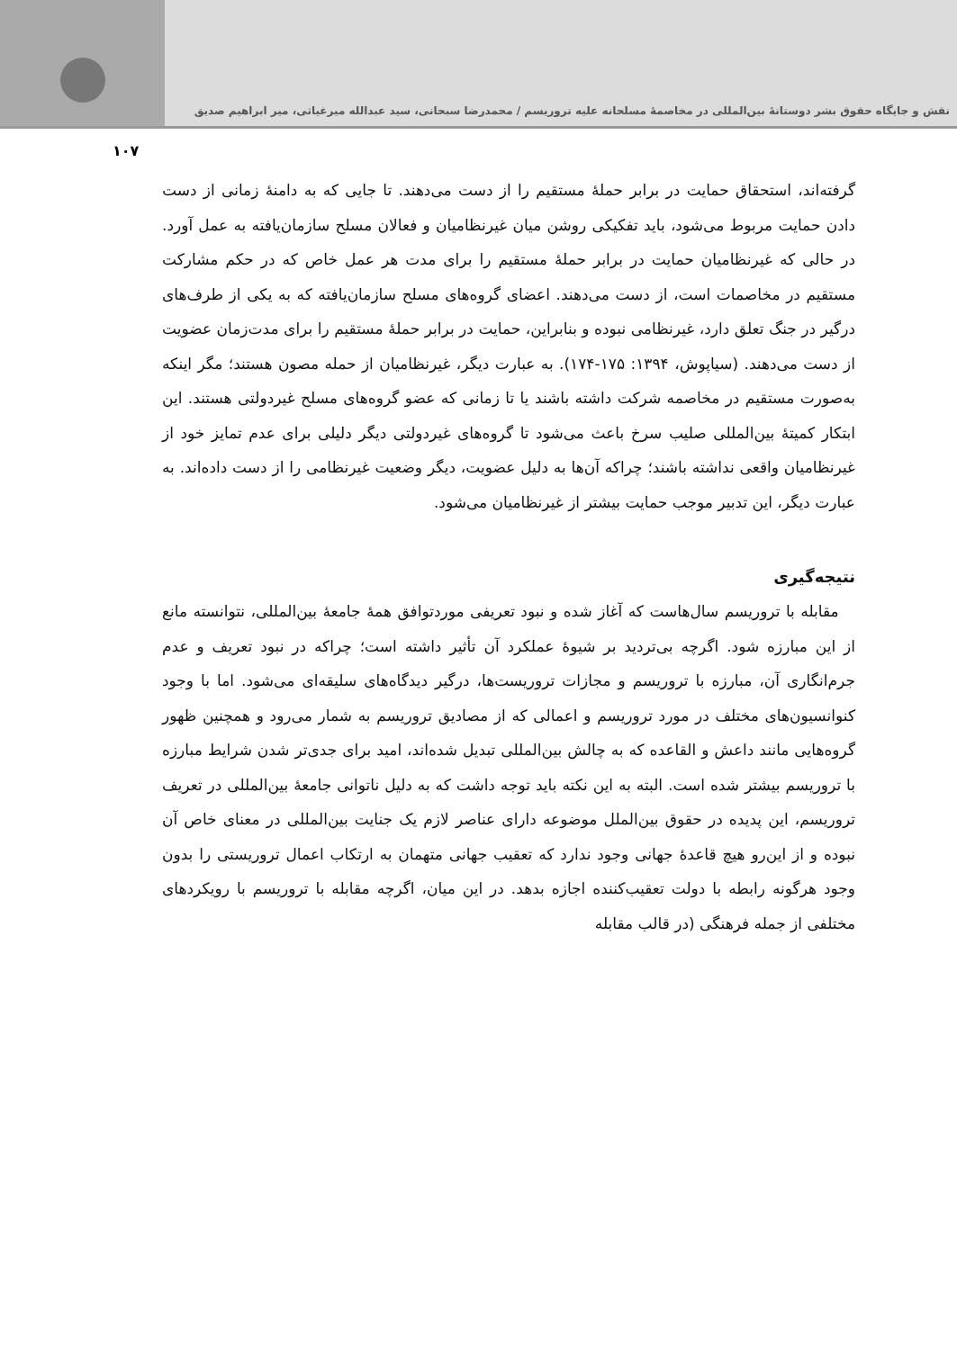نقش و جایگاه حقوق بشر دوستانهٔ بین‌المللی در مخاصمهٔ مسلحانه علیه تروریسم / محمدرضا سبحانی، سید عبدالله میرغیاثی، میر ابراهیم صدیق
۱۰۷
گرفته‌اند، استحقاق حمایت در برابر حملهٔ مستقیم را از دست می‌دهند. تا جایی که به دامنهٔ زمانی از دست دادن حمایت مربوط می‌شود، باید تفکیکی روشن میان غیرنظامیان و فعالان مسلح سازمان‌یافته به عمل آورد. در حالی که غیرنظامیان حمایت در برابر حملهٔ مستقیم را برای مدت هر عمل خاص که در حکم مشارکت مستقیم در مخاصمات است، از دست می‌دهند. اعضای گروه‌های مسلح سازمان‌یافته که به یکی از طرف‌های درگیر در جنگ تعلق دارد، غیرنظامی نبوده و بنابراین، حمایت در برابر حملهٔ مستقیم را برای مدت‌زمان عضویت از دست می‌دهند. (سیاپوش، ۱۳۹۴: ۱۷۵-۱۷۴). به عبارت دیگر، غیرنظامیان از حمله مصون هستند؛ مگر اینکه به‌صورت مستقیم در مخاصمه شرکت داشته باشند یا تا زمانی که عضو گروه‌های مسلح غیردولتی هستند. این ابتکار کمیتهٔ بین‌المللی صلیب سرخ باعث می‌شود تا گروه‌های غیردولتی دیگر دلیلی برای عدم تمایز خود از غیرنظامیان واقعی نداشته باشند؛ چراکه آن‌ها به دلیل عضویت، دیگر وضعیت غیرنظامی را از دست داده‌اند. به عبارت دیگر، این تدبیر موجب حمایت بیشتر از غیرنظامیان می‌شود.
نتیجه‌گیری
مقابله با تروریسم سال‌هاست که آغاز شده و نبود تعریفی موردتوافق همهٔ جامعهٔ بین‌المللی، نتوانسته مانع از این مبارزه شود. اگرچه بی‌تردید بر شیوهٔ عملکرد آن تأثیر داشته است؛ چراکه در نبود تعریف و عدم جرم‌انگاری آن، مبارزه با تروریسم و مجازات تروریست‌ها، درگیر دیدگاه‌های سلیقه‌ای می‌شود. اما با وجود کنوانسیون‌های مختلف در مورد تروریسم و اعمالی که از مصادیق تروریسم به شمار می‌رود و همچنین ظهور گروه‌هایی مانند داعش و القاعده که به چالش بین‌المللی تبدیل شده‌اند، امید برای جدی‌تر شدن شرایط مبارزه با تروریسم بیشتر شده است. البته به این نکته باید توجه داشت که به دلیل ناتوانی جامعهٔ بین‌المللی در تعریف تروریسم، این پدیده در حقوق بین‌الملل موضوعه دارای عناصر لازم یک جنایت بین‌المللی در معنای خاص آن نبوده و از این‌رو هیچ قاعدهٔ جهانی وجود ندارد که تعقیب جهانی متهمان به ارتکاب اعمال تروریستی را بدون وجود هرگونه رابطه با دولت تعقیب‌کننده اجازه بدهد. در این میان، اگرچه مقابله با تروریسم با رویکردهای مختلفی از جمله فرهنگی (در قالب مقابله